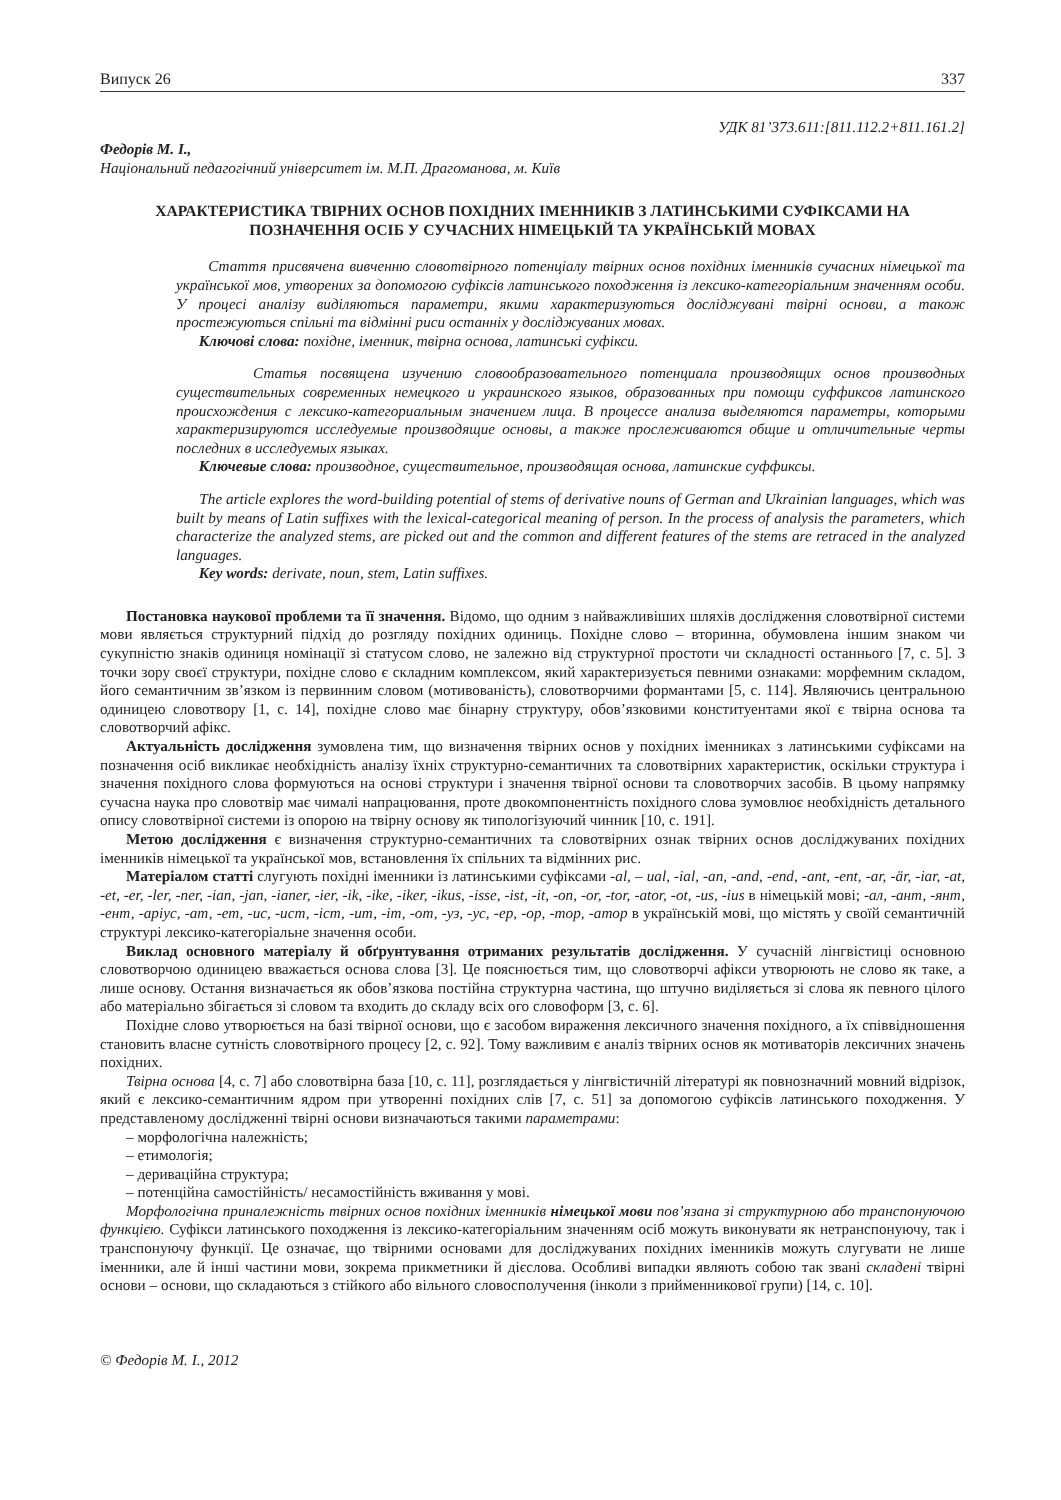Випуск 26 337
УДК 81’373.611:[811.112.2+811.161.2]
Федорів М. І.,
Національний педагогічний університет ім. М.П. Драгоманова, м. Київ
ХАРАКТЕРИСТИКА ТВІРНИХ ОСНОВ ПОХІДНИХ ІМЕННИКІВ З ЛАТИНСЬКИМИ СУФІКСАМИ НА ПОЗНАЧЕННЯ ОСІБ У СУЧАСНИХ НІМЕЦЬКІЙ ТА УКРАЇНСЬКІЙ МОВАХ
Стаття присвячена вивченню словотвірного потенціалу твірних основ похідних іменників сучасних німецької та української мов, утворених за допомогою суфіксів латинського походження із лексико-категоріальним значенням особи. У процесі аналізу виділяються параметри, якими характеризуються досліджувані твірні основи, а також простежуються спільні та відмінні риси останніх у досліджуваних мовах.
Ключові слова: похідне, іменник, твірна основа, латинські суфікси.
Статья посвящена изучению словообразовательного потенциала производящих основ производных существительных современных немецкого и украинского языков, образованных при помощи суффиксов латинского происхождения с лексико-категориальным значением лица. В процессе анализа выделяются параметры, которыми характеризируются исследуемые производящие основы, а также прослеживаются общие и отличительные черты последних в исследуемых языках.
Ключевые слова: производное, существительное, производящая основа, латинские суффиксы.
The article explores the word-building potential of stems of derivative nouns of German and Ukrainian languages, which was built by means of Latin suffixes with the lexical-categorical meaning of person. In the process of analysis the parameters, which characterize the analyzed stems, are picked out and the common and different features of the stems are retraced in the analyzed languages.
Key words: derivate, noun, stem, Latin suffixes.
Постановка наукової проблеми та її значення. Відомо, що одним з найважливіших шляхів дослідження словотвірної системи мови являється структурний підхід до розгляду похідних одиниць. Похідне слово – вторинна, обумовлена іншим знаком чи сукупністю знаків одиниця номінації зі статусом слово, не залежно від структурної простоти чи складності останнього [7, с. 5]. З точки зору своєї структури, похідне слово є складним комплексом, який характеризується певними ознаками: морфемним складом, його семантичним зв’язком із первинним словом (мотивованість), словотворчими формантами [5, с. 114]. Являючись центральною одиницею словотвору [1, с. 14], похідне слово має бінарну структуру, обов’язковими конституентами якої є твірна основа та словотворчий афікс.
Актуальність дослідження зумовлена тим, що визначення твірних основ у похідних іменниках з латинськими суфіксами на позначення осіб викликає необхідність аналізу їхніх структурно-семантичних та словотвірних характеристик, оскільки структура і значення похідного слова формуються на основі структури і значення твірної основи та словотворчих засобів. В цьому напрямку сучасна наука про словотвір має чималі напрацювання, проте двокомпонентність похідного слова зумовлює необхідність детального опису словотвірної системи із опорою на твірну основу як типологізуючий чинник [10, с. 191].
Метою дослідження є визначення структурно-семантичних та словотвірних ознак твірних основ досліджуваних похідних іменників німецької та української мов, встановлення їх спільних та відмінних рис.
Матеріалом статті слугують похідні іменники із латинськими суфіксами -al, – ual, -ial, -an, -and, -end, -ant, -ent, -ar, -är, -iar, -at, -et, -er, -ler, -ner, -ian, -jan, -ianer, -ier, -ik, -ike, -iker, -ikus, -isse, -ist, -it, -on, -or, -tor, -ator, -ot, -us, -ius в німецькій мові; -ал, -ант, -янт, -ент, -аріус, -ат, -ет, -ис, -ист, -іст, -ит, -іт, -от, -уз, -ус, -ер, -ор, -тор, -атор в українській мові, що містять у своїй семантичній структурі лексико-категоріальне значення особи.
Виклад основного матеріалу й обґрунтування отриманих результатів дослідження. У сучасній лінгвістиці основною словотворчою одиницею вважається основа слова [3]. Це пояснюється тим, що словотворчі афікси утворюють не слово як таке, а лише основу. Остання визначається як обов’язкова постійна структурна частина, що штучно виділяється зі слова як певного цілого або матеріально збігається зі словом та входить до складу всіх ого словоформ [3, с. 6].
Похідне слово утворюється на базі твірної основи, що є засобом вираження лексичного значення похідного, а їх співвідношення становить власне сутність словотвірного процесу [2, с. 92]. Тому важливим є аналіз твірних основ як мотиваторів лексичних значень похідних.
Твірна основа [4, с. 7] або словотвірна база [10, с. 11], розглядається у лінгвістичній літературі як повнозначний мовний відрізок, який є лексико-семантичним ядром при утворенні похідних слів [7, с. 51] за допомогою суфіксів латинського походження. У представленому дослідженні твірні основи визначаються такими параметрами:
– морфологічна належність;
– етимологія;
– дериваційна структура;
– потенційна самостійність/ несамостійність вживання у мові.
Морфологічна приналежність твірних основ похідних іменників німецької мови пов’язана зі структурною або транспонуючою функцією. Суфікси латинського походження із лексико-категоріальним значенням осіб можуть виконувати як нетранспонуючу, так і транспонуючу функції. Це означає, що твірними основами для досліджуваних похідних іменників можуть слугувати не лише іменники, але й інші частини мови, зокрема прикметники й дієслова. Особливі випадки являють собою так звані складені твірні основи – основи, що складаються з стійкого або вільного словосполучення (інколи з прийменникової групи) [14, с. 10].
© Федорів М. І., 2012